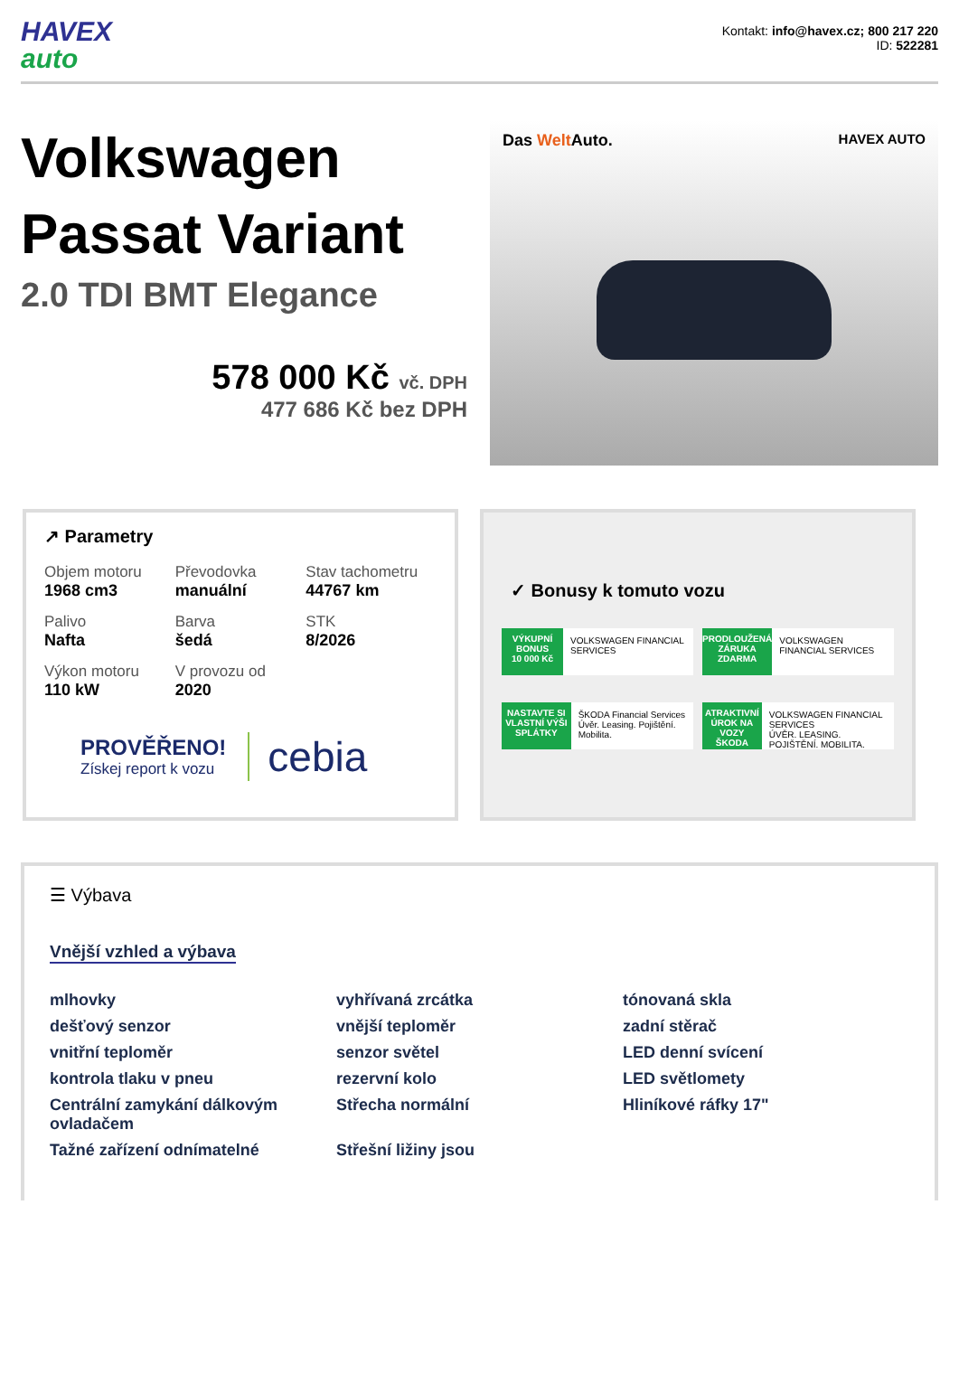HAVEX
auto
Kontakt: info@havex.cz; 800 217 220
ID: 522281
Volkswagen Passat Variant
2.0 TDI BMT Elegance
578 000 Kč vč. DPH
477 686 Kč bez DPH
Das Welt Auto. HAVEX AUTO
↗ Parametry
Objem motoru
1968 cm3
Převodovka
manuální
Stav tachometru
44767 km
Palivo
Nafta
Barva
šedá
STK
8/2026
Výkon motoru
110 kW
V provozu od
2020
PROVĚŘENO!
Získej report k vozu
cebia
✓ Bonusy k tomuto vozu
VÝKUPNÍ BONUS
10 000 Kč
VOLKSWAGEN FINANCIAL SERVICES
PRODLOUŽENÁ ZÁRUKA
ZDARMA
VOLKSWAGEN FINANCIAL SERVICES
NASTAVTE SI VLASTNÍ VÝŠI SPLÁTKY
ŠKODA Financial Services
Úvěr. Leasing. Pojištění. Mobilita.
ATRAKTIVNÍ ÚROK NA VOZY ŠKODA
VOLKSWAGEN FINANCIAL SERVICES
ÚVĚR. LEASING. POJIŠTĚNÍ. MOBILITA.
☰ Výbava
Vnější vzhled a výbava
mlhovky
vyhřívaná zrcátka
tónovaná skla
dešťový senzor
vnější teploměr
zadní stěrač
vnitřní teploměr
senzor světel
LED denní svícení
kontrola tlaku v pneu
rezervní kolo
LED světlomety
Centrální zamykání dálkovým ovladačem
Střecha normální
Hliníkové ráfky 17"
Tažné zařízení odnímatelné
Střešní ližiny jsou